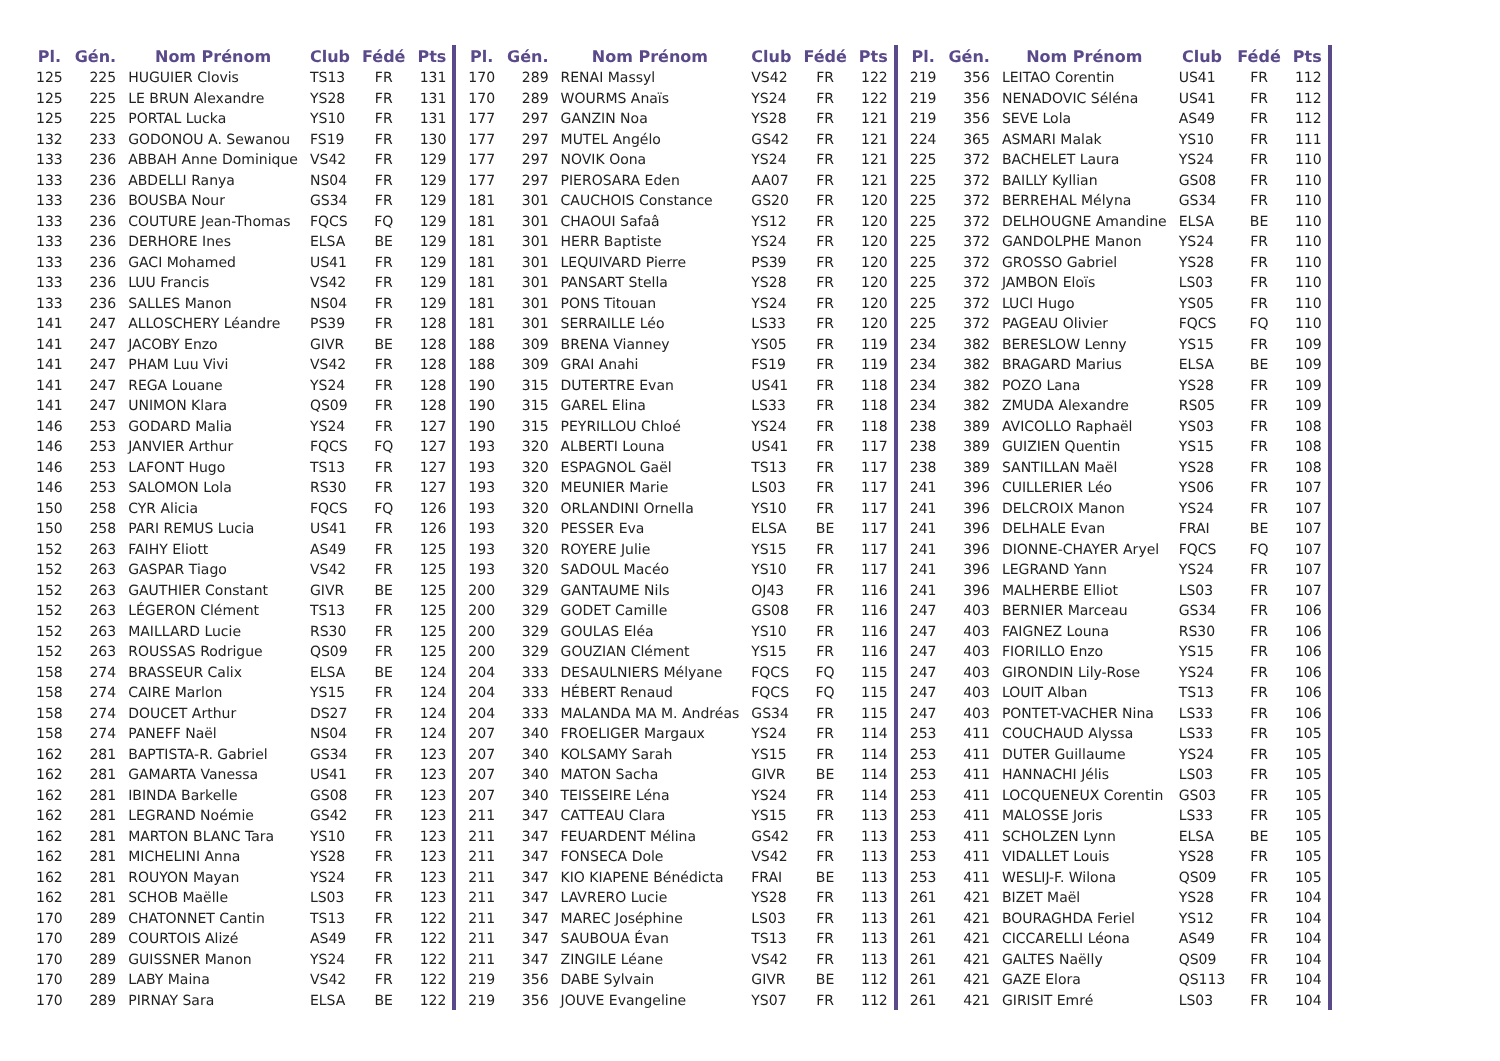| Pl. | Gén. | Nom Prénom | Club | Fédé | Pts |
| --- | --- | --- | --- | --- | --- |
| 125 | 225 | HUGUIER Clovis | TS13 | FR | 131 |
| 125 | 225 | LE BRUN Alexandre | YS28 | FR | 131 |
| 125 | 225 | PORTAL Lucka | YS10 | FR | 131 |
| 132 | 233 | GODONOU A. Sewanou | FS19 | FR | 130 |
| 133 | 236 | ABBAH Anne Dominique | VS42 | FR | 129 |
| 133 | 236 | ABDELLI Ranya | NS04 | FR | 129 |
| 133 | 236 | BOUSBA Nour | GS34 | FR | 129 |
| 133 | 236 | COUTURE Jean-Thomas | FQCS | FQ | 129 |
| 133 | 236 | DERHORE Ines | ELSA | BE | 129 |
| 133 | 236 | GACI Mohamed | US41 | FR | 129 |
| 133 | 236 | LUU Francis | VS42 | FR | 129 |
| 133 | 236 | SALLES Manon | NS04 | FR | 129 |
| 141 | 247 | ALLOSCHERY Léandre | PS39 | FR | 128 |
| 141 | 247 | JACOBY Enzo | GIVR | BE | 128 |
| 141 | 247 | PHAM Luu Vivi | VS42 | FR | 128 |
| 141 | 247 | REGA Louane | YS24 | FR | 128 |
| 141 | 247 | UNIMON Klara | QS09 | FR | 128 |
| 146 | 253 | GODARD Malia | YS24 | FR | 127 |
| 146 | 253 | JANVIER Arthur | FQCS | FQ | 127 |
| 146 | 253 | LAFONT Hugo | TS13 | FR | 127 |
| 146 | 253 | SALOMON Lola | RS30 | FR | 127 |
| 150 | 258 | CYR Alicia | FQCS | FQ | 126 |
| 150 | 258 | PARI REMUS Lucia | US41 | FR | 126 |
| 152 | 263 | FAIHY Eliott | AS49 | FR | 125 |
| 152 | 263 | GASPAR Tiago | VS42 | FR | 125 |
| 152 | 263 | GAUTHIER Constant | GIVR | BE | 125 |
| 152 | 263 | LÉGERON Clément | TS13 | FR | 125 |
| 152 | 263 | MAILLARD Lucie | RS30 | FR | 125 |
| 152 | 263 | ROUSSAS Rodrigue | QS09 | FR | 125 |
| 158 | 274 | BRASSEUR Calix | ELSA | BE | 124 |
| 158 | 274 | CAIRE Marlon | YS15 | FR | 124 |
| 158 | 274 | DOUCET Arthur | DS27 | FR | 124 |
| 158 | 274 | PANEFF Naël | NS04 | FR | 124 |
| 162 | 281 | BAPTISTA-R. Gabriel | GS34 | FR | 123 |
| 162 | 281 | GAMARTA Vanessa | US41 | FR | 123 |
| 162 | 281 | IBINDA Barkelle | GS08 | FR | 123 |
| 162 | 281 | LEGRAND Noémie | GS42 | FR | 123 |
| 162 | 281 | MARTON BLANC Tara | YS10 | FR | 123 |
| 162 | 281 | MICHELINI Anna | YS28 | FR | 123 |
| 162 | 281 | ROUYON Mayan | YS24 | FR | 123 |
| 162 | 281 | SCHOB Maëlle | LS03 | FR | 123 |
| 170 | 289 | CHATONNET Cantin | TS13 | FR | 122 |
| 170 | 289 | COURTOIS Alizé | AS49 | FR | 122 |
| 170 | 289 | GUISSNER Manon | YS24 | FR | 122 |
| 170 | 289 | LABY Maina | VS42 | FR | 122 |
| 170 | 289 | PIRNAY Sara | ELSA | BE | 122 |
| Pl. | Gén. | Nom Prénom | Club | Fédé | Pts |
| --- | --- | --- | --- | --- | --- |
| 170 | 289 | RENAI Massyl | VS42 | FR | 122 |
| 170 | 289 | WOURMS Anaïs | YS24 | FR | 122 |
| 177 | 297 | GANZIN Noa | YS28 | FR | 121 |
| 177 | 297 | MUTEL Angélo | GS42 | FR | 121 |
| 177 | 297 | NOVIK Oona | YS24 | FR | 121 |
| 177 | 297 | PIEROSARA Eden | AA07 | FR | 121 |
| 181 | 301 | CAUCHOIS Constance | GS20 | FR | 120 |
| 181 | 301 | CHAOUI Safaâ | YS12 | FR | 120 |
| 181 | 301 | HERR Baptiste | YS24 | FR | 120 |
| 181 | 301 | LEQUIVARD Pierre | PS39 | FR | 120 |
| 181 | 301 | PANSART Stella | YS28 | FR | 120 |
| 181 | 301 | PONS Titouan | YS24 | FR | 120 |
| 181 | 301 | SERRAILLE Léo | LS33 | FR | 120 |
| 188 | 309 | BRENA Vianney | YS05 | FR | 119 |
| 188 | 309 | GRAI Anahi | FS19 | FR | 119 |
| 190 | 315 | DUTERTRE Evan | US41 | FR | 118 |
| 190 | 315 | GAREL Elina | LS33 | FR | 118 |
| 190 | 315 | PEYRILLOU Chloé | YS24 | FR | 118 |
| 193 | 320 | ALBERTI Louna | US41 | FR | 117 |
| 193 | 320 | ESPAGNOL Gaël | TS13 | FR | 117 |
| 193 | 320 | MEUNIER Marie | LS03 | FR | 117 |
| 193 | 320 | ORLANDINI Ornella | YS10 | FR | 117 |
| 193 | 320 | PESSER Eva | ELSA | BE | 117 |
| 193 | 320 | ROYERE Julie | YS15 | FR | 117 |
| 193 | 320 | SADOUL Macéo | YS10 | FR | 117 |
| 200 | 329 | GANTAUME Nils | OJ43 | FR | 116 |
| 200 | 329 | GODET Camille | GS08 | FR | 116 |
| 200 | 329 | GOULAS Eléa | YS10 | FR | 116 |
| 200 | 329 | GOUZIAN Clément | YS15 | FR | 116 |
| 204 | 333 | DESAULNIERS Mélyane | FQCS | FQ | 115 |
| 204 | 333 | HÉBERT Renaud | FQCS | FQ | 115 |
| 204 | 333 | MALANDA MA M. Andréas | GS34 | FR | 115 |
| 207 | 340 | FROELIGER Margaux | YS24 | FR | 114 |
| 207 | 340 | KOLSAMY Sarah | YS15 | FR | 114 |
| 207 | 340 | MATON Sacha | GIVR | BE | 114 |
| 207 | 340 | TEISSEIRE Léna | YS24 | FR | 114 |
| 211 | 347 | CATTEAU Clara | YS15 | FR | 113 |
| 211 | 347 | FEUARDENT Mélina | GS42 | FR | 113 |
| 211 | 347 | FONSECA Dole | VS42 | FR | 113 |
| 211 | 347 | KIO KIAPENE Bénédicta | FRAI | BE | 113 |
| 211 | 347 | LAVRERO Lucie | YS28 | FR | 113 |
| 211 | 347 | MAREC Joséphine | LS03 | FR | 113 |
| 211 | 347 | SAUBOUA Évan | TS13 | FR | 113 |
| 211 | 347 | ZINGILE Léane | VS42 | FR | 113 |
| 219 | 356 | DABE Sylvain | GIVR | BE | 112 |
| 219 | 356 | JOUVE Evangeline | YS07 | FR | 112 |
| Pl. | Gén. | Nom Prénom | Club | Fédé | Pts |
| --- | --- | --- | --- | --- | --- |
| 219 | 356 | LEITAO Corentin | US41 | FR | 112 |
| 219 | 356 | NENADOVIC Séléna | US41 | FR | 112 |
| 219 | 356 | SEVE Lola | AS49 | FR | 112 |
| 224 | 365 | ASMARI Malak | YS10 | FR | 111 |
| 225 | 372 | BACHELET Laura | YS24 | FR | 110 |
| 225 | 372 | BAILLY Kyllian | GS08 | FR | 110 |
| 225 | 372 | BERREHAL Mélyna | GS34 | FR | 110 |
| 225 | 372 | DELHOUGNE Amandine | ELSA | BE | 110 |
| 225 | 372 | GANDOLPHE Manon | YS24 | FR | 110 |
| 225 | 372 | GROSSO Gabriel | YS28 | FR | 110 |
| 225 | 372 | JAMBON Eloïs | LS03 | FR | 110 |
| 225 | 372 | LUCI Hugo | YS05 | FR | 110 |
| 225 | 372 | PAGEAU Olivier | FQCS | FQ | 110 |
| 234 | 382 | BERESLOW Lenny | YS15 | FR | 109 |
| 234 | 382 | BRAGARD Marius | ELSA | BE | 109 |
| 234 | 382 | POZO Lana | YS28 | FR | 109 |
| 234 | 382 | ZMUDA Alexandre | RS05 | FR | 109 |
| 238 | 389 | AVICOLLO Raphaël | YS03 | FR | 108 |
| 238 | 389 | GUIZIEN Quentin | YS15 | FR | 108 |
| 238 | 389 | SANTILLAN Maël | YS28 | FR | 108 |
| 241 | 396 | CUILLERIER Léo | YS06 | FR | 107 |
| 241 | 396 | DELCROIX Manon | YS24 | FR | 107 |
| 241 | 396 | DELHALE Evan | FRAI | BE | 107 |
| 241 | 396 | DIONNE-CHAYER Aryel | FQCS | FQ | 107 |
| 241 | 396 | LEGRAND Yann | YS24 | FR | 107 |
| 241 | 396 | MALHERBE Elliot | LS03 | FR | 107 |
| 247 | 403 | BERNIER Marceau | GS34 | FR | 106 |
| 247 | 403 | FAIGNEZ Louna | RS30 | FR | 106 |
| 247 | 403 | FIORILLO Enzo | YS15 | FR | 106 |
| 247 | 403 | GIRONDIN Lily-Rose | YS24 | FR | 106 |
| 247 | 403 | LOUIT Alban | TS13 | FR | 106 |
| 247 | 403 | PONTET-VACHER Nina | LS33 | FR | 106 |
| 253 | 411 | COUCHAUD Alyssa | LS33 | FR | 105 |
| 253 | 411 | DUTER Guillaume | YS24 | FR | 105 |
| 253 | 411 | HANNACHI Jélis | LS03 | FR | 105 |
| 253 | 411 | LOCQUENEUX Corentin | GS03 | FR | 105 |
| 253 | 411 | MALOSSE Joris | LS33 | FR | 105 |
| 253 | 411 | SCHOLZEN Lynn | ELSA | BE | 105 |
| 253 | 411 | VIDALLET Louis | YS28 | FR | 105 |
| 253 | 411 | WESLIJ-F. Wilona | QS09 | FR | 105 |
| 261 | 421 | BIZET Maël | YS28 | FR | 104 |
| 261 | 421 | BOURAGHDA Feriel | YS12 | FR | 104 |
| 261 | 421 | CICCARELLI Léona | AS49 | FR | 104 |
| 261 | 421 | GALTES Naëlly | QS09 | FR | 104 |
| 261 | 421 | GAZE Elora | QS113 | FR | 104 |
| 261 | 421 | GIRISIT Emré | LS03 | FR | 104 |